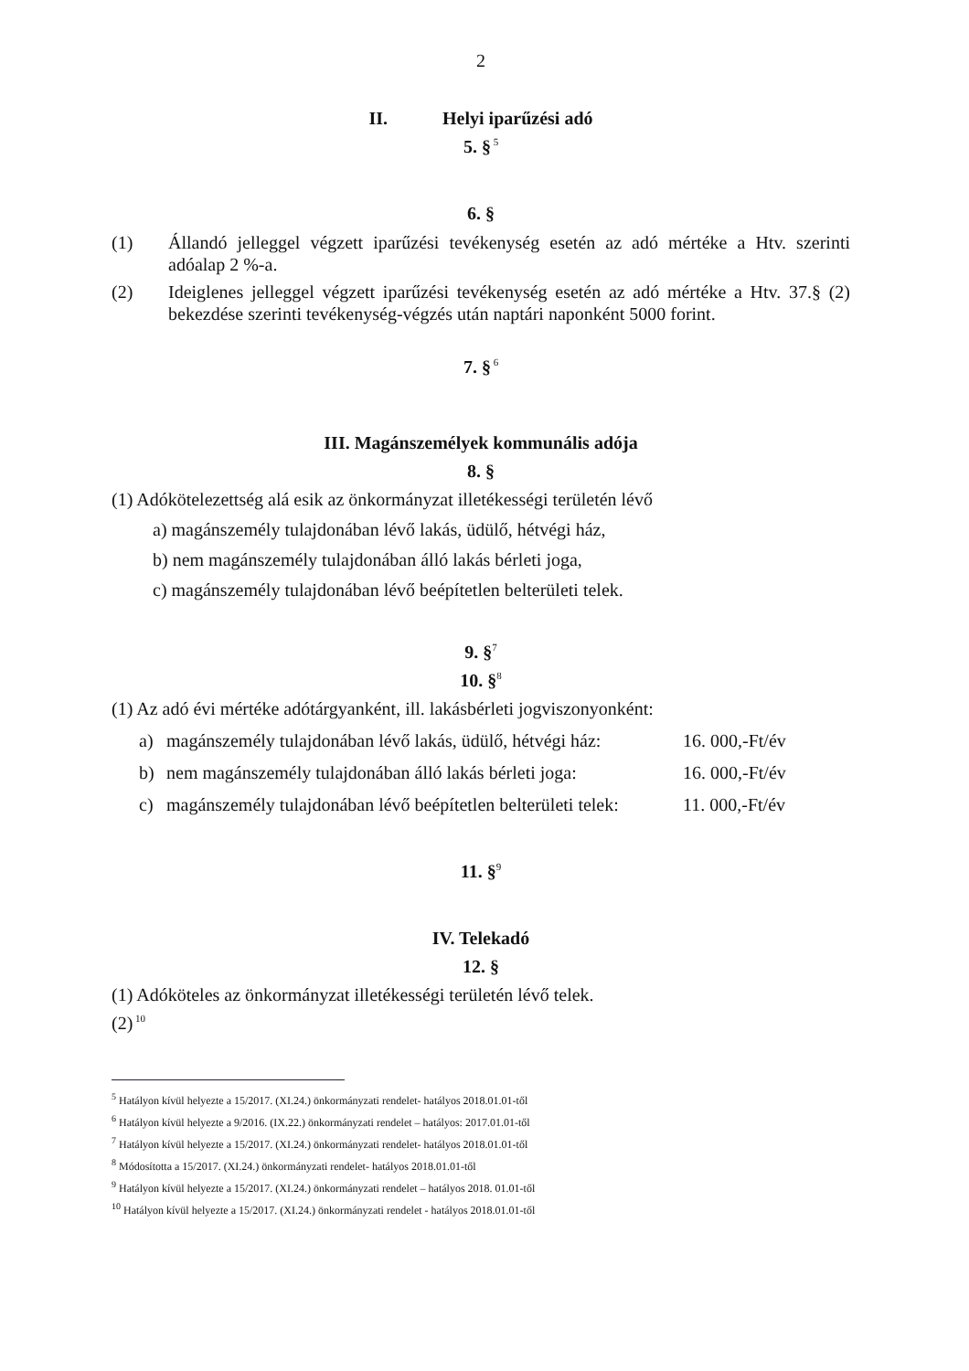2
II. Helyi iparűzési adó
5. §<sup>5</sup>
6. §
(1) Állandó jelleggel végzett iparűzési tevékenység esetén az adó mértéke a Htv. szerinti adóalap 2 %-a.
(2) Ideiglenes jelleggel végzett iparűzési tevékenység esetén az adó mértéke a Htv. 37.§ (2) bekezdése szerinti tevékenység-végzés után naptári naponként 5000 forint.
7. §<sup>6</sup>
III. Magánszemélyek kommunális adója
8. §
(1) Adókötelezettség alá esik az önkormányzat illetékességi területén lévő
a) magánszemély tulajdonában lévő lakás, üdülő, hétvégi ház,
b) nem magánszemély tulajdonában álló lakás bérleti joga,
c) magánszemély tulajdonában lévő beépítetlen belterületi telek.
9. §<sup>7</sup>
10. §<sup>8</sup>
(1) Az adó évi mértéke adótárgyanként, ill. lakásbérleti jogviszonyonként:
a) magánszemély tulajdonában lévő lakás, üdülő, hétvégi ház: 16. 000,-Ft/év
b) nem magánszemély tulajdonában álló lakás bérleti joga: 16. 000,-Ft/év
c) magánszemély tulajdonában lévő beépítetlen belterületi telek: 11. 000,-Ft/év
11. §<sup>9</sup>
IV. Telekadó
12. §
(1) Adóköteles az önkormányzat illetékességi területén lévő telek.
(2)<sup>10</sup>
<sup>5</sup> Hatályon kívül helyezte a 15/2017. (XI.24.) önkormányzati rendelet- hatályos 2018.01.01-től
<sup>6</sup> Hatályon kívül helyezte a 9/2016. (IX.22.) önkormányzati rendelet – hatályos: 2017.01.01-től
<sup>7</sup> Hatályon kívül helyezte a 15/2017. (XI.24.) önkormányzati rendelet- hatályos 2018.01.01-től
<sup>8</sup> Módosította a 15/2017. (XI.24.) önkormányzati rendelet- hatályos 2018.01.01-től
<sup>9</sup> Hatályon kívül helyezte a 15/2017. (XI.24.) önkormányzati rendelet – hatályos 2018. 01.01-től
<sup>10</sup> Hatályon kívül helyezte a 15/2017. (XI.24.) önkormányzati rendelet - hatályos 2018.01.01-től